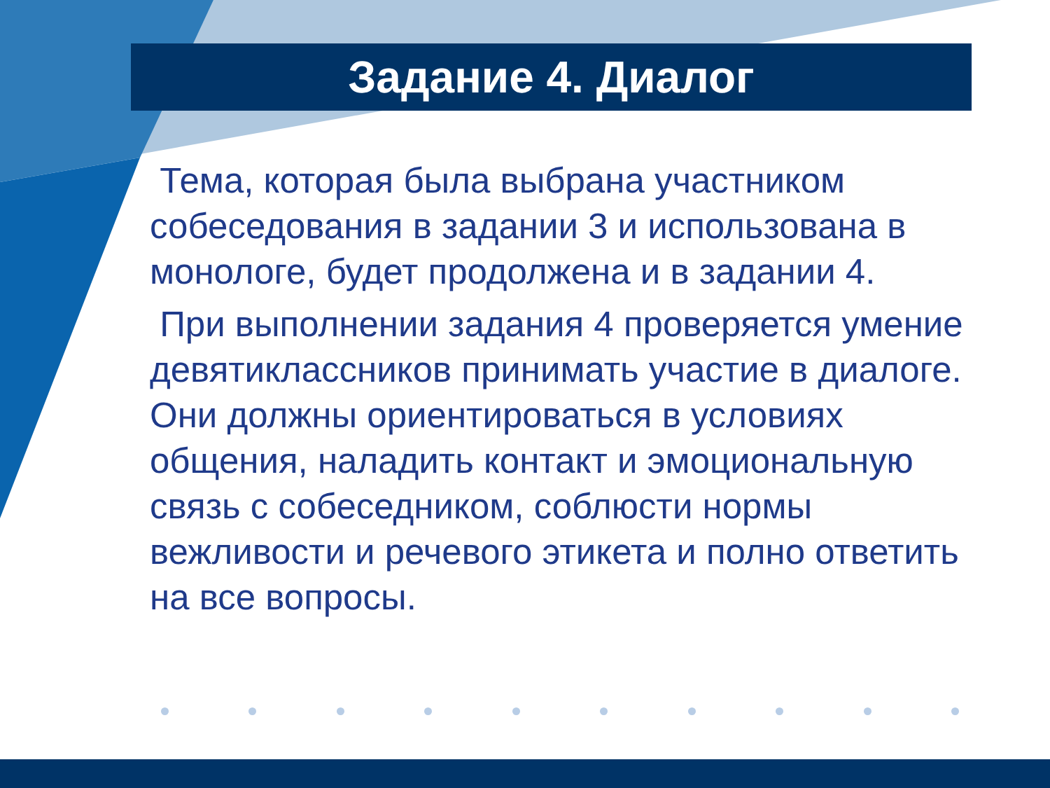Задание 4. Диалог
Тема, которая была выбрана участником собеседования в задании 3 и использована в монологе, будет продолжена и в задании 4.
При выполнении задания 4 проверяется умение девятиклассников принимать участие в диалоге. Они должны ориентироваться в условиях общения, наладить контакт и эмоциональную связь с собеседником, соблюсти нормы вежливости и речевого этикета и полно ответить на все вопросы.